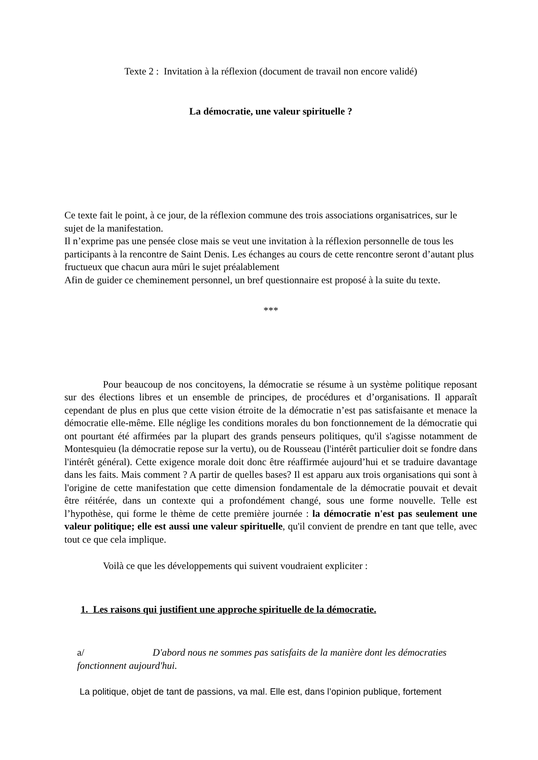Texte 2 : Invitation à la réflexion (document de travail non encore validé)
La démocratie, une valeur spirituelle ?
Ce texte fait le point, à ce jour, de la réflexion commune des trois associations organisatrices, sur le sujet de la manifestation.
Il n’exprime pas une pensée close mais se veut une invitation à la réflexion personnelle de tous les participants à la rencontre de Saint Denis. Les échanges au cours de cette rencontre seront d’autant plus fructueux que chacun aura mûri le sujet préalablement
Afin de guider ce cheminement personnel, un bref questionnaire est proposé à la suite du texte.
***
Pour beaucoup de nos concitoyens, la démocratie se résume à un système politique reposant sur des élections libres et un ensemble de principes, de procédures et d’organisations. Il apparaît cependant de plus en plus que cette vision étroite de la démocratie n’est pas satisfaisante et menace la démocratie elle-même. Elle néglige les conditions morales du bon fonctionnement de la démocratie qui ont pourtant été affirmées par la plupart des grands penseurs politiques, qu'il s'agisse notamment de Montesquieu (la démocratie repose sur la vertu), ou de Rousseau (l'intérêt particulier doit se fondre dans l'intérêt général). Cette exigence morale doit donc être réaffirmée aujourd’hui et se traduire davantage dans les faits. Mais comment ? A partir de quelles bases? Il est apparu aux trois organisations qui sont à l'origine de cette manifestation que cette dimension fondamentale de la démocratie pouvait et devait être réitérée, dans un contexte qui a profondément changé, sous une forme nouvelle. Telle est l’hypothèse, qui forme le thème de cette première journée : la démocratie n'est pas seulement une valeur politique; elle est aussi une valeur spirituelle, qu'il convient de prendre en tant que telle, avec tout ce que cela implique.
Voilà ce que les développements qui suivent voudraient expliciter :
1. Les raisons qui justifient une approche spirituelle de la démocratie.
a/ D'abord nous ne sommes pas satisfaits de la manière dont les démocraties fonctionnent aujourd'hui.
La politique, objet de tant de passions, va mal. Elle est, dans l’opinion publique, fortement